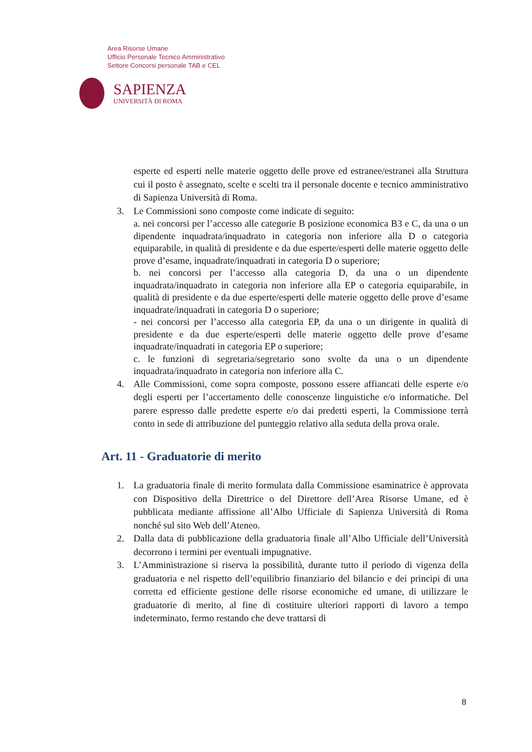Area Risorse Umane
Ufficio Personale Tecnico Amministrativo
Settore Concorsi personale TAB e CEL
SAPIENZA
UNIVERSITÀ DI ROMA
esperte ed esperti nelle materie oggetto delle prove ed estranee/estranei alla Struttura cui il posto è assegnato, scelte e scelti tra il personale docente e tecnico amministrativo di Sapienza Università di Roma.
3. Le Commissioni sono composte come indicate di seguito:
a. nei concorsi per l’accesso alle categorie B posizione economica B3 e C, da una o un dipendente inquadrata/inquadrato in categoria non inferiore alla D o categoria equiparabile, in qualità di presidente e da due esperte/esperti delle materie oggetto delle prove d’esame, inquadrate/inquadrati in categoria D o superiore;
b. nei concorsi per l’accesso alla categoria D, da una o un dipendente inquadrata/inquadrato in categoria non inferiore alla EP o categoria equiparabile, in qualità di presidente e da due esperte/esperti delle materie oggetto delle prove d’esame inquadrate/inquadrati in categoria D o superiore;
- nei concorsi per l’accesso alla categoria EP, da una o un dirigente in qualità di presidente e da due esperte/esperti delle materie oggetto delle prove d’esame inquadrate/inquadrati in categoria EP o superiore;
c. le funzioni di segretaria/segretario sono svolte da una o un dipendente inquadrata/inquadrato in categoria non inferiore alla C.
4. Alle Commissioni, come sopra composte, possono essere affiancati delle esperte e/o degli esperti per l’accertamento delle conoscenze linguistiche e/o informatiche. Del parere espresso dalle predette esperte e/o dai predetti esperti, la Commissione terrà conto in sede di attribuzione del punteggio relativo alla seduta della prova orale.
Art. 11 - Graduatorie di merito
1. La graduatoria finale di merito formulata dalla Commissione esaminatrice è approvata con Dispositivo della Direttrice o del Direttore dell’Area Risorse Umane, ed è pubblicata mediante affissione all’Albo Ufficiale di Sapienza Università di Roma nonché sul sito Web dell’Ateneo.
2. Dalla data di pubblicazione della graduatoria finale all’Albo Ufficiale dell’Università decorrono i termini per eventuali impugnative.
3. L’Amministrazione si riserva la possibilità, durante tutto il periodo di vigenza della graduatoria e nel rispetto dell’equilibrio finanziario del bilancio e dei principi di una corretta ed efficiente gestione delle risorse economiche ed umane, di utilizzare le graduatorie di merito, al fine di costituire ulteriori rapporti di lavoro a tempo indeterminato, fermo restando che deve trattarsi di
8